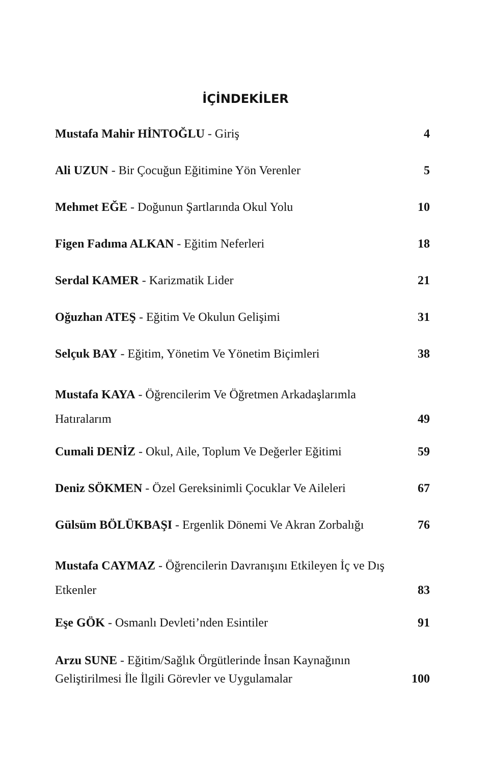İÇİNDEKİLER
Mustafa Mahir HİNTOĞLU - Giriş 4
Ali UZUN - Bir Çocuğun Eğitimine Yön Verenler 5
Mehmet EĞE - Doğunun Şartlarında Okul Yolu 10
Figen Fadıma ALKAN - Eğitim Neferleri 18
Serdal KAMER - Karizmatik Lider 21
Oğuzhan ATEŞ - Eğitim Ve Okulun Gelişimi 31
Selçuk BAY - Eğitim, Yönetim Ve Yönetim Biçimleri 38
Mustafa KAYA - Öğrencilerim Ve Öğretmen Arkadaşlarımla
Hatıralarım 49
Cumali DENİZ - Okul, Aile, Toplum Ve Değerler Eğitimi 59
Deniz SÖKMEN - Özel Gereksinimli Çocuklar Ve Aileleri 67
Gülsüm BÖLÜKBAŞI - Ergenlik Dönemi Ve Akran Zorbalığı 76
Mustafa CAYMAZ - Öğrencilerin Davranışını Etkileyen İç ve Dış
Etkenler 83
Eşe GÖK - Osmanlı Devleti’nden Esintiler 91
Arzu SUNE - Eğitim/Sağlık Örgütlerinde İnsan Kaynağının
Geliştirilmesi İle İlgili Görevler ve Uygulamalar 100